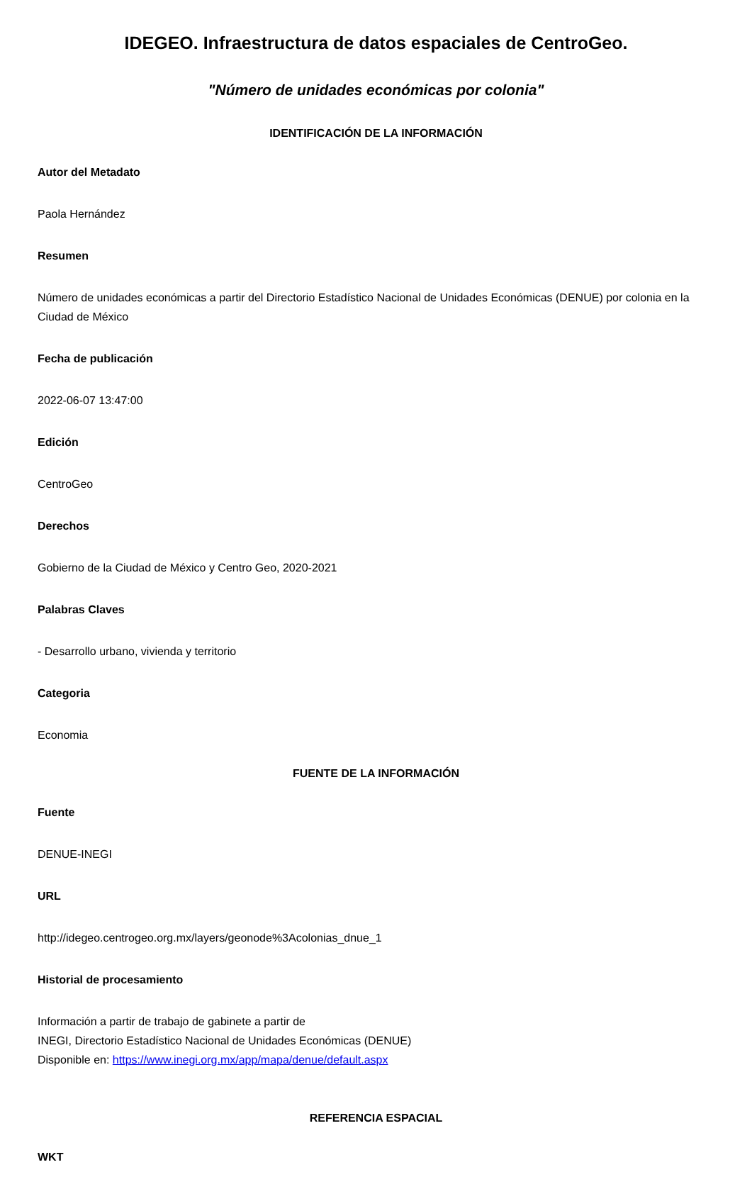IDEGEO. Infraestructura de datos espaciales de CentroGeo.
"Número de unidades económicas por colonia"
IDENTIFICACIÓN DE LA INFORMACIÓN
Autor del Metadato
Paola Hernández
Resumen
Número de unidades económicas a partir del Directorio Estadístico Nacional de Unidades Económicas (DENUE) por colonia en la Ciudad de México
Fecha de publicación
2022-06-07 13:47:00
Edición
CentroGeo
Derechos
Gobierno de la Ciudad de México y Centro Geo, 2020-2021
Palabras Claves
- Desarrollo urbano, vivienda y territorio
Categoria
Economia
FUENTE DE LA INFORMACIÓN
Fuente
DENUE-INEGI
URL
http://idegeo.centrogeo.org.mx/layers/geonode%3Acolonias_dnue_1
Historial de procesamiento
Información a partir de trabajo de gabinete a partir de
INEGI, Directorio Estadístico Nacional de Unidades Económicas (DENUE)
Disponible en: https://www.inegi.org.mx/app/mapa/denue/default.aspx
REFERENCIA ESPACIAL
WKT